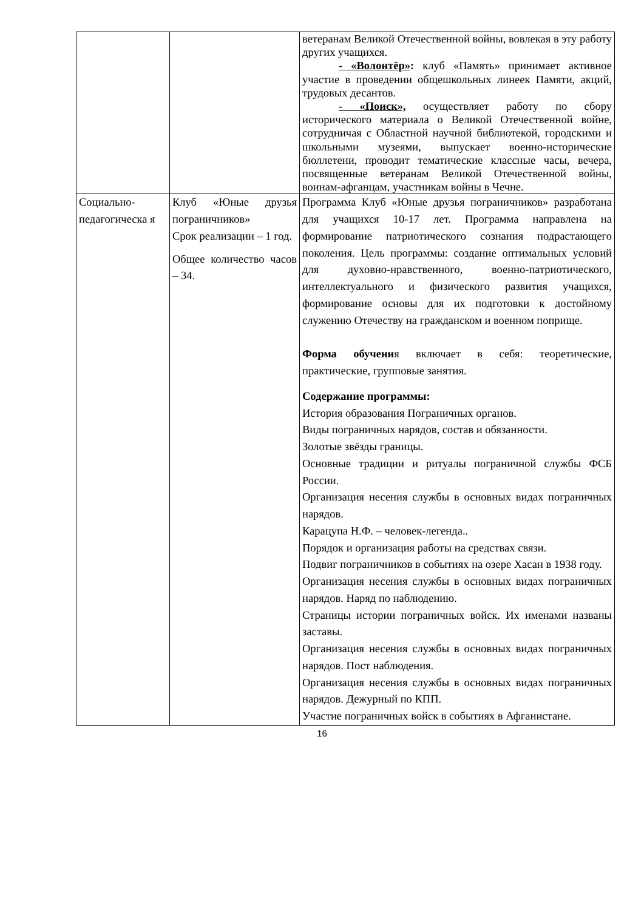| | | ветеранам Великой Отечественной войны, вовлекая в эту работу других учащихся. - «Волонтёр» : клуб «Память» принимает активное участие в проведении общешкольных линеек Памяти, акций, трудовых десантов. - «Поиск», осуществляет работу по сбору исторического материала о Великой Отечественной войне, сотрудничая с Областной научной библиотекой, городскими и школьными музеями, выпускает военно-исторические бюллетени, проводит тематические классные часы, вечера, посвященные ветеранам Великой Отечественной войны, воинам-афганцам, участникам войны в Чечне. |
| Социально-педагогическа я | Клуб «Юные друзья пограничников» Срок реализации – 1 год. Общее количество часов – 34. | Программа Клуб «Юные друзья пограничников» разработана для учащихся 10-17 лет. Программа направлена на формирование патриотического сознания подрастающего поколения. Цель программы: создание оптимальных условий для духовно-нравственного, военно-патриотического, интеллектуального и физического развития учащихся, формирование основы для их подготовки к достойному служению Отечеству на гражданском и военном поприще. Форма обучени я включает в себя: теоретические, практические, групповые занятия. Содержание программы: История образования Пограничных органов. Виды пограничных нарядов, состав и обязанности. Золотые звёзды границы. Основные традиции и ритуалы пограничной службы ФСБ России. Организация несения службы в основных видах пограничных нарядов. Карацупа Н.Ф. – человек-легенда.. Порядок и организация работы на средствах связи. Подвиг пограничников в событиях на озере Хасан в 1938 году. Организация несения службы в основных видах пограничных нарядов. Наряд по наблюдению. Страницы истории пограничных войск. Их именами названы заставы. Организация несения службы в основных видах пограничных нарядов. Пост наблюдения. Организация несения службы в основных видах пограничных нарядов. Дежурный по КПП. Участие пограничных войск в событиях в Афганистане. |
16